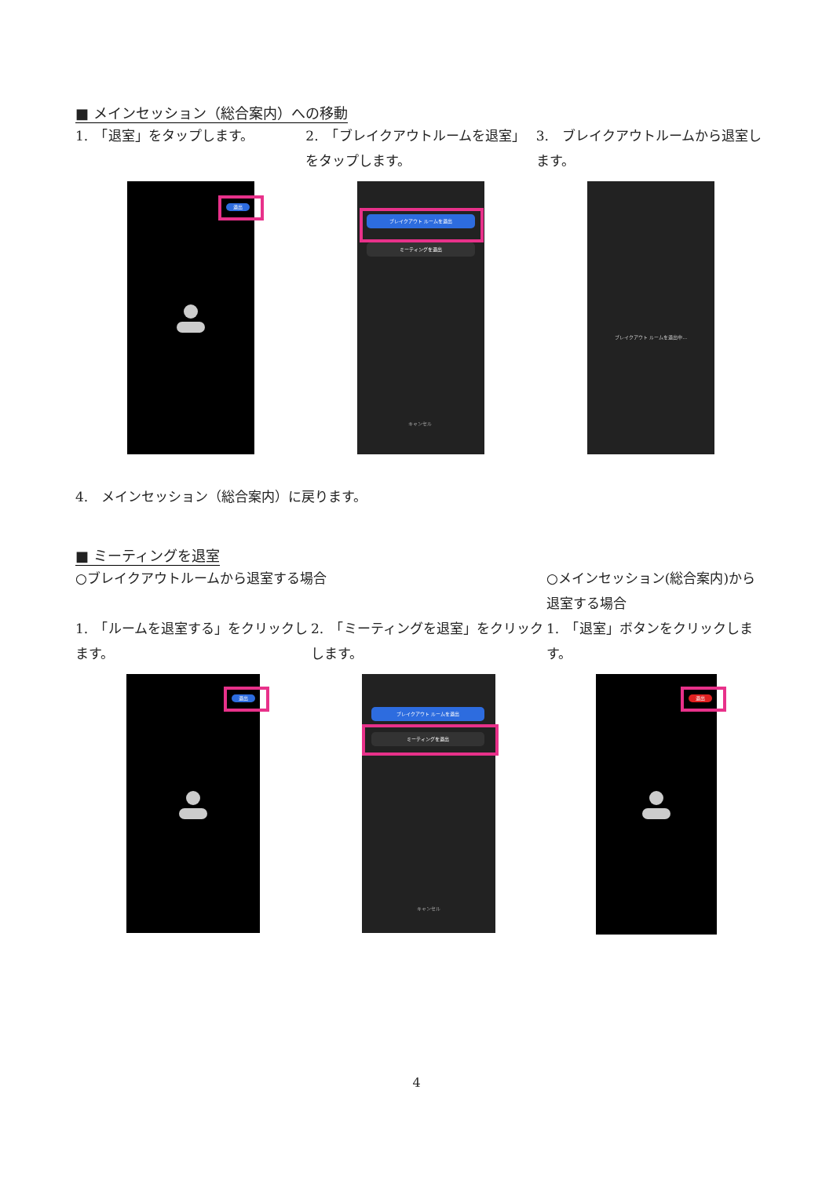■ メインセッション（総合案内）への移動
1.　「退室」をタップします。
退出
2.　「ブレイクアウトルームを退室」をタップします。
ブレイクアウト ルームを退出
ミーティングを退出
キャンセル
3.　ブレイクアウトルームから退室します。
ブレイクアウト ルームを退出中...
4.　メインセッション（総合案内）に戻ります。
■ ミーティングを退室
○ブレイクアウトルームから退室する場合
1.　「ルームを退室する」をクリックします。
退出
2.　「ミーティングを退室」をクリックします。
ブレイクアウト ルームを退出
ミーティングを退出
キャンセル
○メインセッション(総合案内)から退室する場合
1.　「退室」ボタンをクリックします。
退出
4